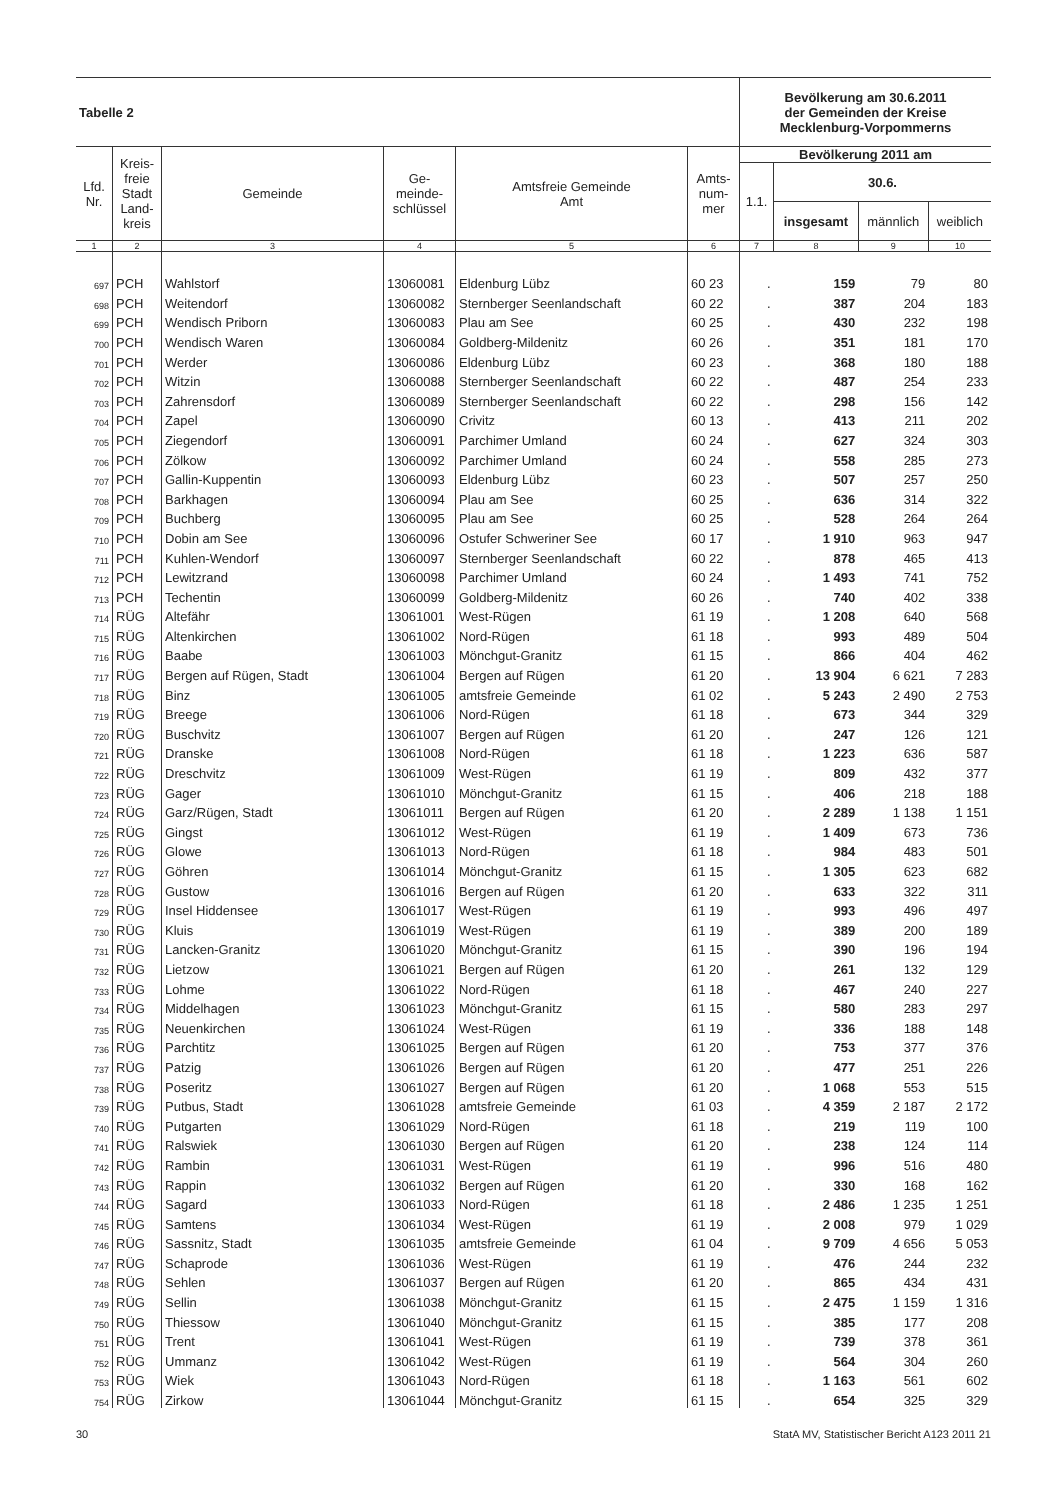| Tabelle 2 | | | | | | Bevölkerung am 30.6.2011 der Gemeinden der Kreise Mecklenburg-Vorpommerns | | | |
| --- | --- | --- | --- | --- | --- | --- | --- | --- | --- |
| Lfd. Nr. | Kreis- freie Stadt Land- kreis | Gemeinde | Ge- meinde- schlüssel | Amtsfreie Gemeinde Amt | Amts- num- mer | Bevölkerung 2011 am | | | |
| | | | | | | 1.1. | 30.6. | | |
| | | | | | | | insgesamt | männlich | weiblich |
| 1 | 2 | 3 | 4 | 5 | 6 | 7 | 8 | 9 | 10 |
| 697 | PCH | Wahlstorf | 13060081 | Eldenburg Lübz | 60 23 | . | 159 | 79 | 80 |
| 698 | PCH | Weitendorf | 13060082 | Sternberger Seenlandschaft | 60 22 | . | 387 | 204 | 183 |
| 699 | PCH | Wendisch Priborn | 13060083 | Plau am See | 60 25 | . | 430 | 232 | 198 |
| 700 | PCH | Wendisch Waren | 13060084 | Goldberg-Mildenitz | 60 26 | . | 351 | 181 | 170 |
| 701 | PCH | Werder | 13060086 | Eldenburg Lübz | 60 23 | . | 368 | 180 | 188 |
| 702 | PCH | Witzin | 13060088 | Sternberger Seenlandschaft | 60 22 | . | 487 | 254 | 233 |
| 703 | PCH | Zahrensdorf | 13060089 | Sternberger Seenlandschaft | 60 22 | . | 298 | 156 | 142 |
| 704 | PCH | Zapel | 13060090 | Crivitz | 60 13 | . | 413 | 211 | 202 |
| 705 | PCH | Ziegendorf | 13060091 | Parchimer Umland | 60 24 | . | 627 | 324 | 303 |
| 706 | PCH | Zölkow | 13060092 | Parchimer Umland | 60 24 | . | 558 | 285 | 273 |
| 707 | PCH | Gallin-Kuppentin | 13060093 | Eldenburg Lübz | 60 23 | . | 507 | 257 | 250 |
| 708 | PCH | Barkhagen | 13060094 | Plau am See | 60 25 | . | 636 | 314 | 322 |
| 709 | PCH | Buchberg | 13060095 | Plau am See | 60 25 | . | 528 | 264 | 264 |
| 710 | PCH | Dobin am See | 13060096 | Ostufer Schweriner See | 60 17 | . | 1 910 | 963 | 947 |
| 711 | PCH | Kuhlen-Wendorf | 13060097 | Sternberger Seenlandschaft | 60 22 | . | 878 | 465 | 413 |
| 712 | PCH | Lewitzrand | 13060098 | Parchimer Umland | 60 24 | . | 1 493 | 741 | 752 |
| 713 | PCH | Techentin | 13060099 | Goldberg-Mildenitz | 60 26 | . | 740 | 402 | 338 |
| 714 | RÜG | Altefähr | 13061001 | West-Rügen | 61 19 | . | 1 208 | 640 | 568 |
| 715 | RÜG | Altenkirchen | 13061002 | Nord-Rügen | 61 18 | . | 993 | 489 | 504 |
| 716 | RÜG | Baabe | 13061003 | Mönchgut-Granitz | 61 15 | . | 866 | 404 | 462 |
| 717 | RÜG | Bergen auf Rügen, Stadt | 13061004 | Bergen auf Rügen | 61 20 | . | 13 904 | 6 621 | 7 283 |
| 718 | RÜG | Binz | 13061005 | amtsfreie Gemeinde | 61 02 | . | 5 243 | 2 490 | 2 753 |
| 719 | RÜG | Breege | 13061006 | Nord-Rügen | 61 18 | . | 673 | 344 | 329 |
| 720 | RÜG | Buschvitz | 13061007 | Bergen auf Rügen | 61 20 | . | 247 | 126 | 121 |
| 721 | RÜG | Dranske | 13061008 | Nord-Rügen | 61 18 | . | 1 223 | 636 | 587 |
| 722 | RÜG | Dreschvitz | 13061009 | West-Rügen | 61 19 | . | 809 | 432 | 377 |
| 723 | RÜG | Gager | 13061010 | Mönchgut-Granitz | 61 15 | . | 406 | 218 | 188 |
| 724 | RÜG | Garz/Rügen, Stadt | 13061011 | Bergen auf Rügen | 61 20 | . | 2 289 | 1 138 | 1 151 |
| 725 | RÜG | Gingst | 13061012 | West-Rügen | 61 19 | . | 1 409 | 673 | 736 |
| 726 | RÜG | Glowe | 13061013 | Nord-Rügen | 61 18 | . | 984 | 483 | 501 |
| 727 | RÜG | Göhren | 13061014 | Mönchgut-Granitz | 61 15 | . | 1 305 | 623 | 682 |
| 728 | RÜG | Gustow | 13061016 | Bergen auf Rügen | 61 20 | . | 633 | 322 | 311 |
| 729 | RÜG | Insel Hiddensee | 13061017 | West-Rügen | 61 19 | . | 993 | 496 | 497 |
| 730 | RÜG | Kluis | 13061019 | West-Rügen | 61 19 | . | 389 | 200 | 189 |
| 731 | RÜG | Lancken-Granitz | 13061020 | Mönchgut-Granitz | 61 15 | . | 390 | 196 | 194 |
| 732 | RÜG | Lietzow | 13061021 | Bergen auf Rügen | 61 20 | . | 261 | 132 | 129 |
| 733 | RÜG | Lohme | 13061022 | Nord-Rügen | 61 18 | . | 467 | 240 | 227 |
| 734 | RÜG | Middelhagen | 13061023 | Mönchgut-Granitz | 61 15 | . | 580 | 283 | 297 |
| 735 | RÜG | Neuenkirchen | 13061024 | West-Rügen | 61 19 | . | 336 | 188 | 148 |
| 736 | RÜG | Parchtitz | 13061025 | Bergen auf Rügen | 61 20 | . | 753 | 377 | 376 |
| 737 | RÜG | Patzig | 13061026 | Bergen auf Rügen | 61 20 | . | 477 | 251 | 226 |
| 738 | RÜG | Poseritz | 13061027 | Bergen auf Rügen | 61 20 | . | 1 068 | 553 | 515 |
| 739 | RÜG | Putbus, Stadt | 13061028 | amtsfreie Gemeinde | 61 03 | . | 4 359 | 2 187 | 2 172 |
| 740 | RÜG | Putgarten | 13061029 | Nord-Rügen | 61 18 | . | 219 | 119 | 100 |
| 741 | RÜG | Ralswiek | 13061030 | Bergen auf Rügen | 61 20 | . | 238 | 124 | 114 |
| 742 | RÜG | Rambin | 13061031 | West-Rügen | 61 19 | . | 996 | 516 | 480 |
| 743 | RÜG | Rappin | 13061032 | Bergen auf Rügen | 61 20 | . | 330 | 168 | 162 |
| 744 | RÜG | Sagard | 13061033 | Nord-Rügen | 61 18 | . | 2 486 | 1 235 | 1 251 |
| 745 | RÜG | Samtens | 13061034 | West-Rügen | 61 19 | . | 2 008 | 979 | 1 029 |
| 746 | RÜG | Sassnitz, Stadt | 13061035 | amtsfreie Gemeinde | 61 04 | . | 9 709 | 4 656 | 5 053 |
| 747 | RÜG | Schaprode | 13061036 | West-Rügen | 61 19 | . | 476 | 244 | 232 |
| 748 | RÜG | Sehlen | 13061037 | Bergen auf Rügen | 61 20 | . | 865 | 434 | 431 |
| 749 | RÜG | Sellin | 13061038 | Mönchgut-Granitz | 61 15 | . | 2 475 | 1 159 | 1 316 |
| 750 | RÜG | Thiessow | 13061040 | Mönchgut-Granitz | 61 15 | . | 385 | 177 | 208 |
| 751 | RÜG | Trent | 13061041 | West-Rügen | 61 19 | . | 739 | 378 | 361 |
| 752 | RÜG | Ummanz | 13061042 | West-Rügen | 61 19 | . | 564 | 304 | 260 |
| 753 | RÜG | Wiek | 13061043 | Nord-Rügen | 61 18 | . | 1 163 | 561 | 602 |
| 754 | RÜG | Zirkow | 13061044 | Mönchgut-Granitz | 61 15 | . | 654 | 325 | 329 |
30 StatA MV, Statistischer Bericht A123 2011 21